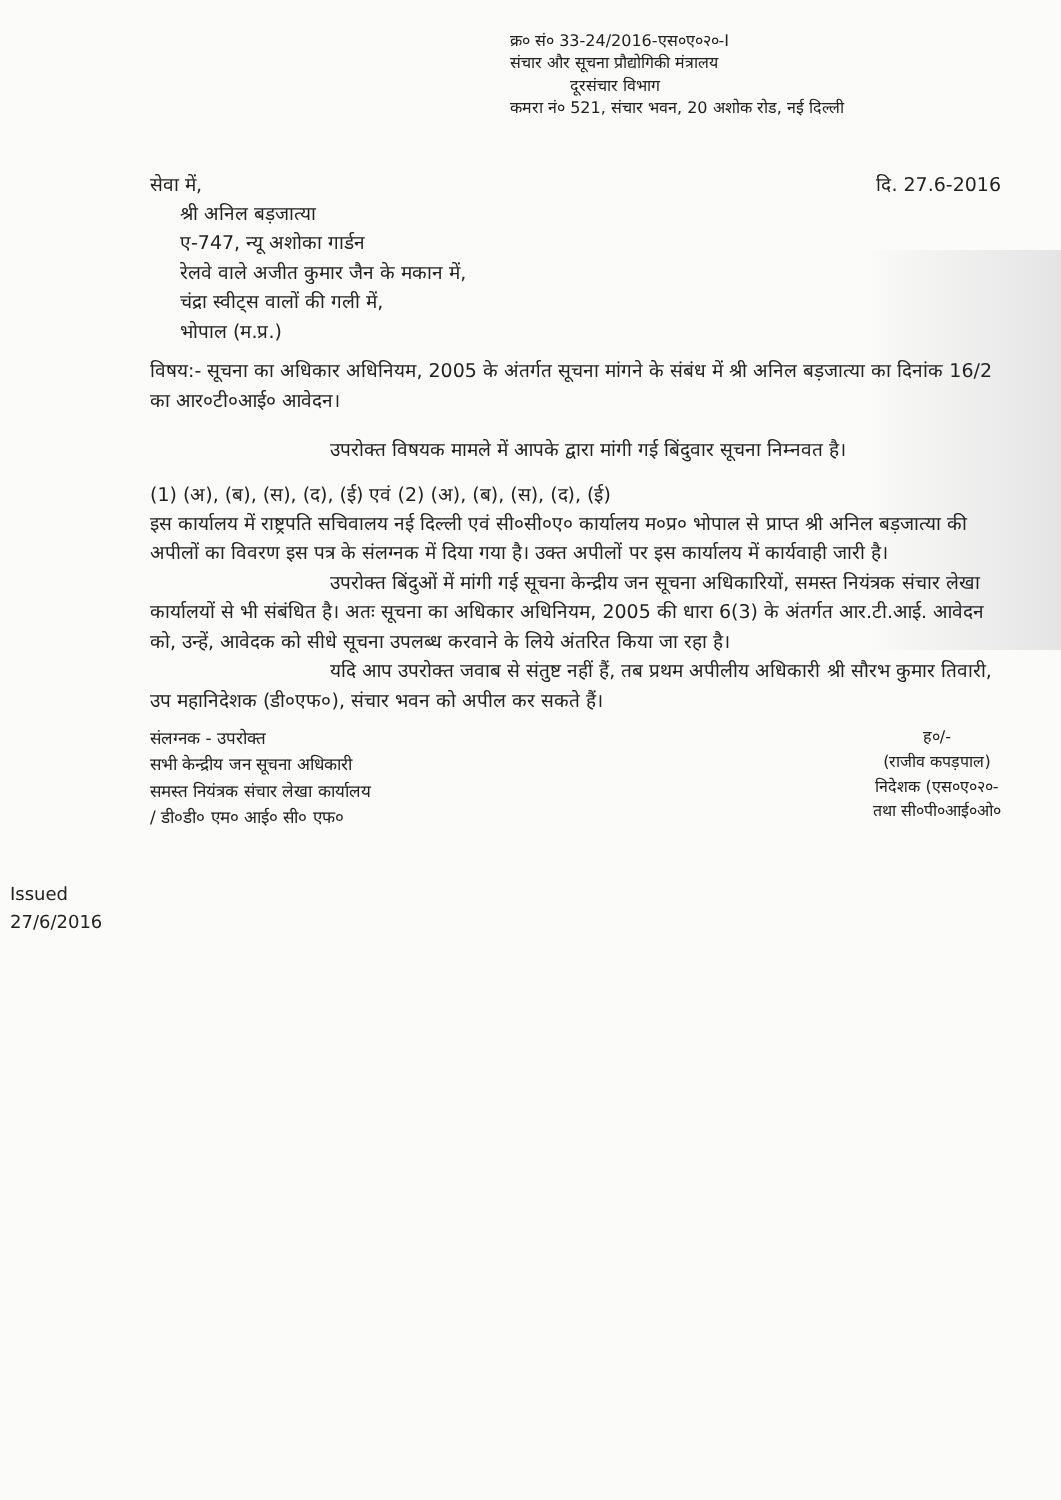क्र० सं० 33-24/2016-एस०ए०२०-I
संचार और सूचना प्रौद्योगिकी मंत्रालय
दूरसंचार विभाग
कमरा नं० 521, संचार भवन, 20 अशोक रोड, नई दिल्ली
सेवा में, दि. 27.6-2016
श्री अनिल बड़जात्या
ए-747, न्यू अशोका गार्डन
रेलवे वाले अजीत कुमार जैन के मकान में,
चंद्रा स्वीट्स वालों की गली में,
भोपाल (म.प्र.)
विषय:- सूचना का अधिकार अधिनियम, 2005 के अंतर्गत सूचना मांगने के संबंध में श्री अनिल बड़जात्या का दिनांक 16/2 का आर०टी०आई० आवेदन।
उपरोक्त विषयक मामले में आपके द्वारा मांगी गई बिंदुवार सूचना निम्नवत है।
(1) (अ), (ब), (स), (द), (ई) एवं (2) (अ), (ब), (स), (द), (ई)
इस कार्यालय में राष्ट्रपति सचिवालय नई दिल्ली एवं सी०सी०ए० कार्यालय म०प्र० भोपाल से प्राप्त श्री अनिल बड़जात्या की अपीलों का विवरण इस पत्र के संलग्नक में दिया गया है। उक्त अपीलों पर इस कार्यालय में कार्यवाही जारी है।
उपरोक्त बिंदुओं में मांगी गई सूचना केन्द्रीय जन सूचना अधिकारियों, समस्त नियंत्रक संचार लेखा कार्यालयों से भी संबंधित है। अतः सूचना का अधिकार अधिनियम, 2005 की धारा 6(3) के अंतर्गत आर.टी.आई. आवेदन को, उन्हें, आवेदक को सीधे सूचना उपलब्ध करवाने के लिये अंतरित किया जा रहा है।
यदि आप उपरोक्त जवाब से संतुष्ट नहीं हैं, तब प्रथम अपीलीय अधिकारी श्री सौरभ कुमार तिवारी, उप महानिदेशक (डी०एफ०), संचार भवन को अपील कर सकते हैं।
संलग्नक - उपरोक्त
सभी केन्द्रीय जन सूचना अधिकारी
समस्त नियंत्रक संचार लेखा कार्यालय
/ डी०डी० एम० आई० सी० एफ०
ह०/-
(राजीव कपड़पाल)
निदेशक (एस०ए०२०-
तथा सी०पी०आई०ओ०
Issued
27/6/2016